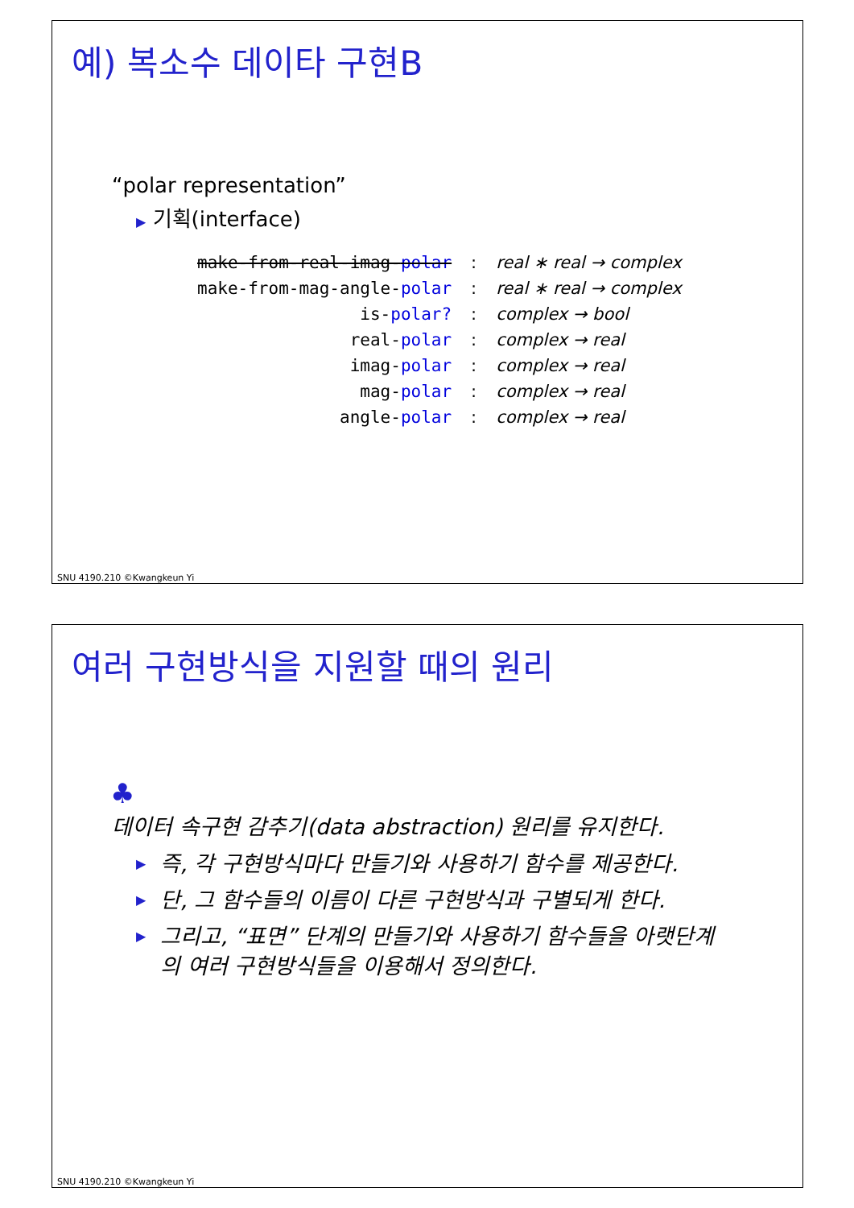예) 복소수 데이타 구현B
“polar representation”
▶ 기획(interface)
| make-from-real-imag- polar | : | real ∗ real → complex |
| make-from-mag-angle- polar | : | real ∗ real → complex |
| is- polar? | : | complex → bool |
| real- polar | : | complex → real |
| imag- polar | : | complex → real |
| mag- polar | : | complex → real |
| angle- polar | : | complex → real |
SNU 4190.210 ©Kwangkeun Yi
여러 구현방식을 지원할 때의 원리
♣
데이터 속구현 감추기(data abstraction) 원리를 유지한다.
▶ 즉, 각 구현방식마다 만들기와 사용하기 함수를 제공한다.
▶ 단, 그 함수들의 이름이 다른 구현방식과 구별되게 한다.
▶ 그리고, “표면” 단계의 만들기와 사용하기 함수들을 아랫단계의 여러 구현방식들을 이용해서 정의한다.
SNU 4190.210 ©Kwangkeun Yi